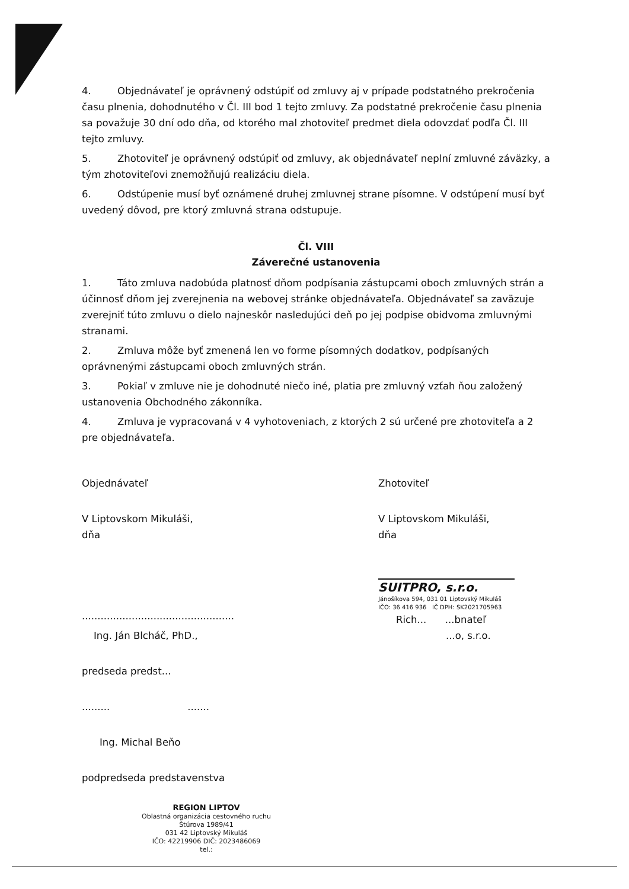4. Objednávateľ je oprávnený odstúpiť od zmluvy aj v prípade podstatného prekročenia času plnenia, dohodnutého v Čl. III bod 1 tejto zmluvy. Za podstatné prekročenie času plnenia sa považuje 30 dní odo dňa, od ktorého mal zhotoviteľ predmet diela odovzdať podľa Čl. III tejto zmluvy.
5. Zhotoviteľ je oprávnený odstúpiť od zmluvy, ak objednávateľ neplní zmluvné záväzky, a tým zhotoviteľovi znemožňujú realizáciu diela.
6. Odstúpenie musí byť oznámené druhej zmluvnej strane písomne. V odstúpení musí byť uvedený dôvod, pre ktorý zmluvná strana odstupuje.
Čl. VIII
Záverečné ustanovenia
1. Táto zmluva nadobúda platnosť dňom podpísania zástupcami oboch zmluvných strán a účinnosť dňom jej zverejnenia na webovej stránke objednávateľa. Objednávateľ sa zaväzuje zverejniť túto zmluvu o dielo najneskôr nasledujúci deň po jej podpise obidvoma zmluvnými stranami.
2. Zmluva môže byť zmenená len vo forme písomných dodatkov, podpísaných oprávnenými zástupcami oboch zmluvných strán.
3. Pokiaľ v zmluve nie je dohodnuté niečo iné, platia pre zmluvný vzťah ňou založený ustanovenia Obchodného zákonníka.
4. Zmluva je vypracovaná v 4 vyhotoveniach, z ktorých 2 sú určené pre zhotoviteľa a 2 pre objednávateľa.
Objednávateľ
V Liptovskom Mikuláši,
dňa
.................................................
Ing. Ján Blcháč, PhD.,
predseda predst...
......... .......
Ing. Michal Beňo
podpredseda predstavenstva
REGION LIPTOV
Oblastná organizácia cestovného ruchu
Štúrova 1989/41
031 42 Liptovský Mikuláš
IČO: 42219906 DIČ: 2023486069
tel.:
Zhotoviteľ
V Liptovskom Mikuláši,
dňa
SUITPRO, s.r.o.
Jánošíkova 594, 031 01 Liptovský Mikuláš
IČO: 36 416 936 IČ DPH: SK2021705963
Rich... ...bnateľ
...o, s.r.o.